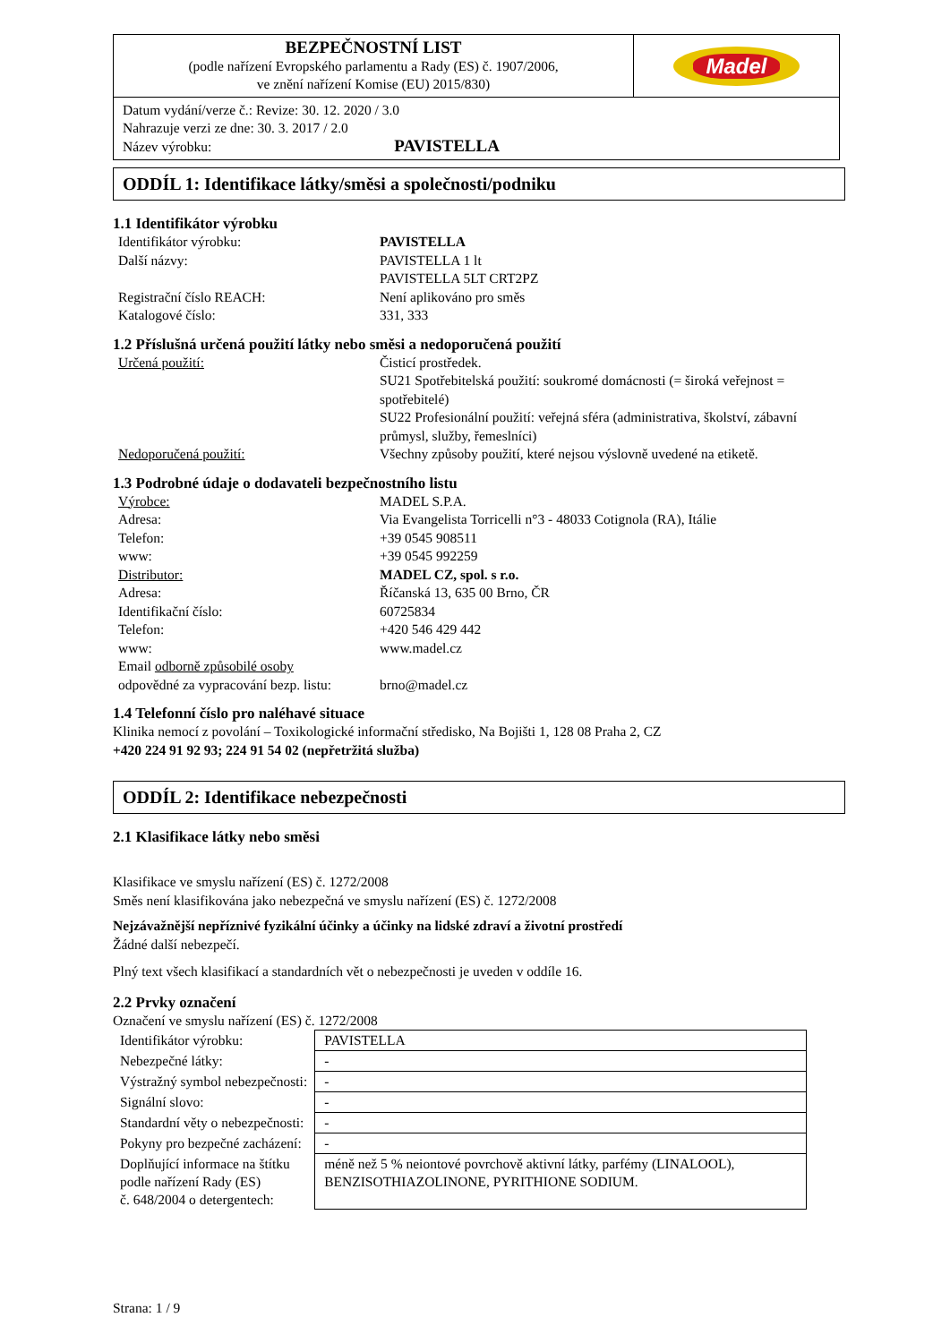| BEZPEČNOSTNÍ LIST (podle nařízení Evropského parlamentu a Rady (ES) č. 1907/2006, ve znění nařízení Komise (EU) 2015/830) | Madel |
| Datum vydání/verze č.: Revize: 30. 12. 2020 / 3.0 Nahrazuje verzi ze dne: 30. 3. 2017 / 2.0 Název výrobku: PAVISTELLA | |
ODDÍL 1: Identifikace látky/směsi a společnosti/podniku
1.1 Identifikátor výrobku
| Identifikátor výrobku: | PAVISTELLA |
| Další názvy: | PAVISTELLA 1 lt PAVISTELLA 5LT CRT2PZ |
| Registrační číslo REACH: | Není aplikováno pro směs |
| Katalogové číslo: | 331, 333 |
1.2 Příslušná určená použití látky nebo směsi a nedoporučená použití
| Určená použití: | Čisticí prostředek. SU21 Spotřebitelská použití: soukromé domácnosti (= široká veřejnost = spotřebitelé) SU22 Profesionální použití: veřejná sféra (administrativa, školství, zábavní průmysl, služby, řemeslníci) |
| Nedoporučená použití: | Všechny způsoby použití, které nejsou výslovně uvedené na etiketě. |
1.3 Podrobné údaje o dodavateli bezpečnostního listu
| Výrobce: | MADEL S.P.A. |
| Adresa: | Via Evangelista Torricelli n°3 - 48033 Cotignola (RA), Itálie |
| Telefon: | +39 0545 908511 |
| www: | +39 0545 992259 |
| Distributor: | MADEL CZ, spol. s r.o. |
| Adresa: | Říčanská 13, 635 00 Brno, ČR |
| Identifikační číslo: | 60725834 |
| Telefon: | +420 546 429 442 |
| www: | www.madel.cz |
| Email odborně způsobilé osoby odpovědné za vypracování bezp. listu: | brno@madel.cz |
1.4 Telefonní číslo pro naléhavé situace
Klinika nemocí z povolání – Toxikologické informační středisko, Na Bojišti 1, 128 08 Praha 2, CZ
+420 224 91 92 93; 224 91 54 02 (nepřetržitá služba)
ODDÍL 2: Identifikace nebezpečnosti
2.1 Klasifikace látky nebo směsi
Klasifikace ve smyslu nařízení (ES) č. 1272/2008
Směs není klasifikována jako nebezpečná ve smyslu nařízení (ES) č. 1272/2008
Nejzávažnější nepříznivé fyzikální účinky a účinky na lidské zdraví a životní prostředí
Žádné další nebezpečí.
Plný text všech klasifikací a standardních vět o nebezpečnosti je uveden v oddíle 16.
2.2 Prvky označení
Označení ve smyslu nařízení (ES) č. 1272/2008
| Identifikátor výrobku: | PAVISTELLA |
| Nebezpečné látky: | - |
| Výstražný symbol nebezpečnosti: | - |
| Signální slovo: | - |
| Standardní věty o nebezpečnosti: | - |
| Pokyny pro bezpečné zacházení: | - |
| Doplňující informace na štítku podle nařízení Rady (ES) č. 648/2004 o detergentech: | méně než 5 % neiontové povrchově aktivní látky, parfémy (LINALOOL), BENZISOTHIAZOLINONE, PYRITHIONE SODIUM. |
Strana: 1 / 9